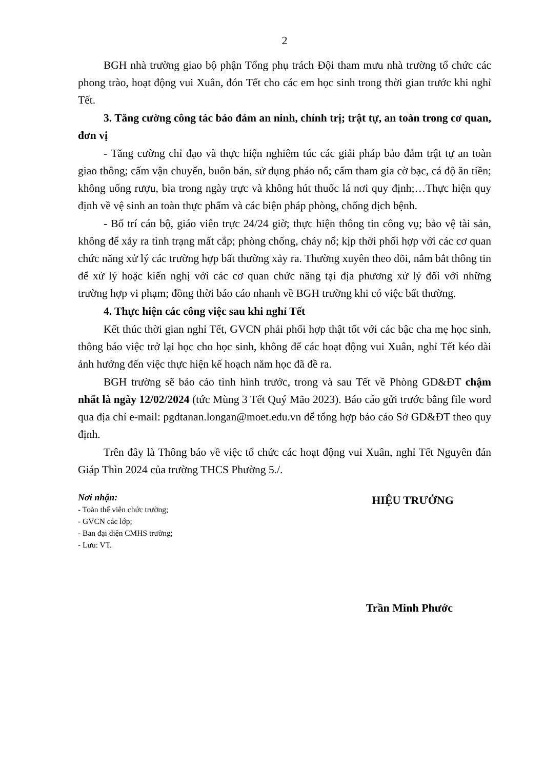2
BGH nhà trường giao bộ phận Tổng phụ trách Đội tham mưu nhà trường tổ chức các phong trào, hoạt động vui Xuân, đón Tết cho các em học sinh trong thời gian trước khi nghỉ Tết.
3. Tăng cường công tác bảo đảm an ninh, chính trị; trật tự, an toàn trong cơ quan, đơn vị
- Tăng cường chỉ đạo và thực hiện nghiêm túc các giải pháp bảo đảm trật tự an toàn giao thông; cấm vận chuyển, buôn bán, sử dụng pháo nổ; cấm tham gia cờ bạc, cá độ ăn tiền; không uống rượu, bia trong ngày trực và không hút thuốc lá nơi quy định;…Thực hiện quy định về vệ sinh an toàn thực phẩm và các biện pháp phòng, chống dịch bệnh.
- Bố trí cán bộ, giáo viên trực 24/24 giờ; thực hiện thông tin công vụ; bảo vệ tài sản, không để xảy ra tình trạng mất cắp; phòng chống, cháy nổ; kịp thời phối hợp với các cơ quan chức năng xử lý các trường hợp bất thường xảy ra. Thường xuyên theo dõi, nắm bắt thông tin để xử lý hoặc kiến nghị với các cơ quan chức năng tại địa phương xử lý đối với những trường hợp vi phạm; đồng thời báo cáo nhanh về BGH trường khi có việc bất thường.
4. Thực hiện các công việc sau khi nghỉ Tết
Kết thúc thời gian nghỉ Tết, GVCN phải phối hợp thật tốt với các bậc cha mẹ học sinh, thông báo việc trở lại học cho học sinh, không để các hoạt động vui Xuân, nghỉ Tết kéo dài ảnh hưởng đến việc thực hiện kế hoạch năm học đã đề ra.
BGH trường sẽ báo cáo tình hình trước, trong và sau Tết về Phòng GD&ĐT chậm nhất là ngày 12/02/2024 (tức Mùng 3 Tết Quý Mão 2023). Báo cáo gửi trước bằng file word qua địa chỉ e-mail: pgdtanan.longan@moet.edu.vn để tổng hợp báo cáo Sở GD&ĐT theo quy định.
Trên đây là Thông báo về việc tổ chức các hoạt động vui Xuân, nghỉ Tết Nguyên đán Giáp Thìn 2024 của trường THCS Phường 5./.
Nơi nhận:
- Toàn thể viên chức trường;
- GVCN các lớp;
- Ban đại diện CMHS trường;
- Lưu: VT.
HIỆU TRƯỞNG
Trần Minh Phước